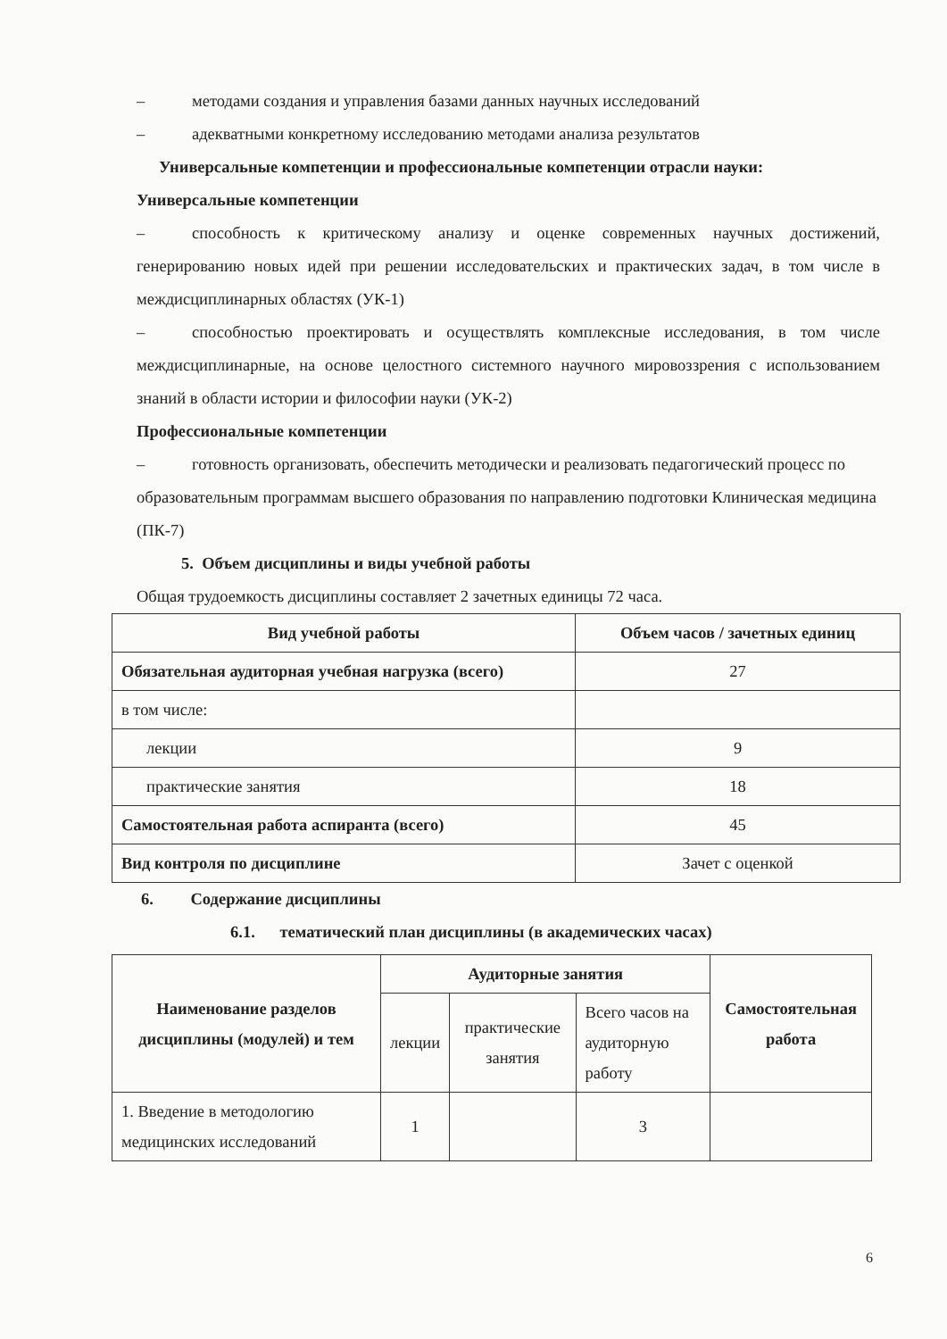– методами создания и управления базами данных научных исследований
– адекватными конкретному исследованию методами анализа результатов
Универсальные компетенции и профессиональные компетенции отрасли науки:
Универсальные компетенции
– способность к критическому анализу и оценке современных научных достижений, генерированию новых идей при решении исследовательских и практических задач, в том числе в междисциплинарных областях (УК-1)
– способностью проектировать и осуществлять комплексные исследования, в том числе междисциплинарные, на основе целостного системного научного мировоззрения с использованием знаний в области истории и философии науки (УК-2)
Профессиональные компетенции
– готовность организовать, обеспечить методически и реализовать педагогический процесс по образовательным программам высшего образования по направлению подготовки Клиническая медицина (ПК-7)
5. Объем дисциплины и виды учебной работы
Общая трудоемкость дисциплины составляет 2 зачетных единицы 72 часа.
| Вид учебной работы | Объем часов / зачетных единиц |
| --- | --- |
| Обязательная аудиторная учебная нагрузка (всего) | 27 |
| в том числе: | |
| лекции | 9 |
| практические занятия | 18 |
| Самостоятельная работа аспиранта (всего) | 45 |
| Вид контроля по дисциплине | Зачет с оценкой |
6. Содержание дисциплины
6.1. тематический план дисциплины (в академических часах)
| Наименование разделов дисциплины (модулей) и тем | Аудиторные занятия | | | Самостоятельная работа |
| --- | --- | --- | --- | --- |
| | лекции | практические занятия | Всего часов на аудиторную работу | |
| 1. Введение в методологию медицинских исследований | 1 | | 3 | |
6